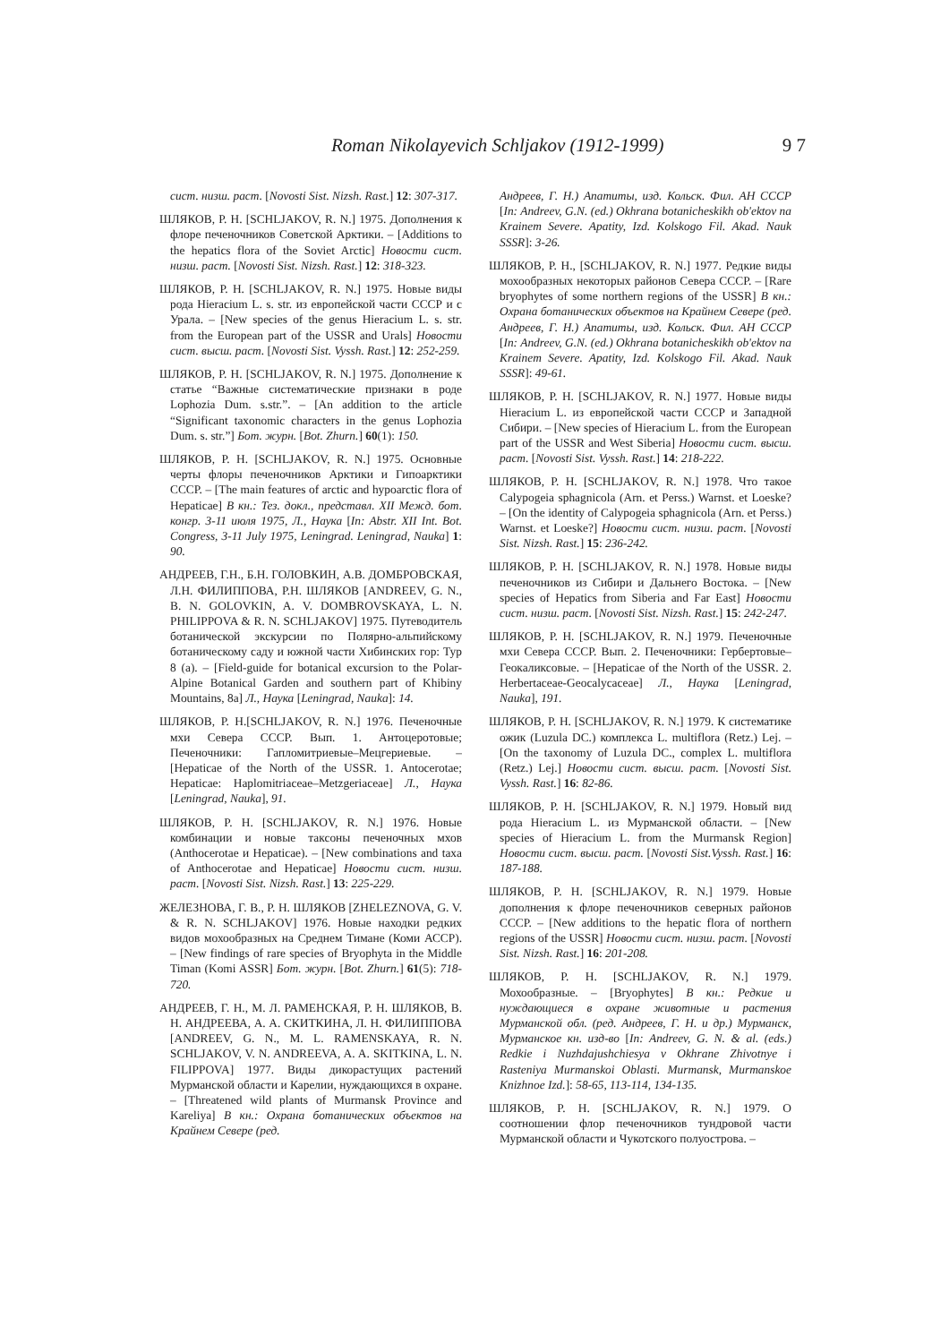Roman Nikolayevich Schljakov (1912-1999) 9 7
сист. низш. раст. [Novosti Sist. Nizsh. Rast.] 12: 307-317.
ШЛЯКОВ, Р. Н. [SCHLJAKOV, R. N.] 1975. Дополнения к флоре печеночников Советской Арктики. – [Additions to the hepatics flora of the Soviet Arctic] Новости сист. низш. раст. [Novosti Sist. Nizsh. Rast.] 12: 318-323.
ШЛЯКОВ, Р. Н. [SCHLJAKOV, R. N.] 1975. Новые виды рода Hieracium L. s. str. из европейской части СССР и с Урала. – [New species of the genus Hieracium L. s. str. from the European part of the USSR and Urals] Новости сист. высш. раст. [Novosti Sist. Vyssh. Rast.] 12: 252-259.
ШЛЯКОВ, Р. Н. [SCHLJAKOV, R. N.] 1975. Дополнение к статье “Важные систематические признаки в роде Lophozia Dum. s.str.”. – [An addition to the article “Significant taxonomic characters in the genus Lophozia Dum. s. str.”] Бот. журн. [Bot. Zhurn.] 60(1): 150.
ШЛЯКОВ, Р. Н. [SCHLJAKOV, R. N.] 1975. Основные черты флоры печеночников Арктики и Гипоарктики СССР. – [The main features of arctic and hypoarctic flora of Hepaticae] В кн.: Тез. докл., представл. XII Межд. бот. конгр. 3-11 июля 1975, Л., Наука [In: Abstr. XII Int. Bot. Congress, 3-11 July 1975, Leningrad. Leningrad, Nauka] 1: 90.
АНДРЕЕВ, Г.Н., Б.Н. ГОЛОВКИН, А.В. ДОМБРОВСКАЯ, Л.Н. ФИЛИППОВА, Р.Н. ШЛЯКОВ [ANDREEV, G. N., B. N. GOLOVKIN, A. V. DOMBROVSKAYA, L. N. PHILIPPOVA & R. N. SCHLJAKOV] 1975. Путеводитель ботанической экскурсии по Полярно-альпийскому ботаническому саду и южной части Хибинских гор: Тур 8 (а). – [Field-guide for botanical excursion to the Polar-Alpine Botanical Garden and southern part of Khibiny Mountains, 8a] Л., Наука [Leningrad, Nauka]: 14.
ШЛЯКОВ, Р. Н.[SCHLJAKOV, R. N.] 1976. Печеночные мхи Севера СССР. Вып. 1. Антоцеротовые; Печеночники: Гапломитриевые–Мецгериевые. – [Hepaticae of the North of the USSR. 1. Antocerotae; Hepaticae: Haplomitriaceae–Metzgeriaceae] Л., Наука [Leningrad, Nauka], 91.
ШЛЯКОВ, Р. Н. [SCHLJAKOV, R. N.] 1976. Новые комбинации и новые таксоны печеночных мхов (Anthocerotae и Hepaticae). – [New combinations and taxa of Anthocerotae and Hepaticae] Новости сист. низш. раст. [Novosti Sist. Nizsh. Rast.] 13: 225-229.
ЖЕЛЕЗНОВА, Г. В., Р. Н. ШЛЯКОВ [ZHELEZNOVA, G. V. & R. N. SCHLJAKOV] 1976. Новые находки редких видов мохообразных на Среднем Тимане (Коми АССР). – [New findings of rare species of Bryophyta in the Middle Timan (Komi ASSR] Бот. журн. [Bot. Zhurn.] 61(5): 718-720.
АНДРЕЕВ, Г. Н., М. Л. РАМЕНСКАЯ, Р. Н. ШЛЯКОВ, В. Н. АНДРЕЕВА, А. А. СКИТКИНА, Л. Н. ФИЛИППОВА [ANDREEV, G. N., M. L. RAMENSKAYA, R. N. SCHLJAKOV, V. N. ANDREEVA, A. A. SKITKINA, L. N. FILIPPOVA] 1977. Виды дикорастущих растений Мурманской области и Карелии, нуждающихся в охране. – [Threatened wild plants of Murmansk Province and Kareliya] В кн.: Охрана ботанических объектов на Крайнем Севере (ред.
Андреев, Г. Н.) Апатиты, изд. Кольск. Фил. АН СССР [In: Andreev, G.N. (ed.) Okhrana botanicheskikh ob'ektov na Krainem Severe. Apatity, Izd. Kolskogo Fil. Akad. Nauk SSSR]: 3-26.
ШЛЯКОВ, Р. Н., [SCHLJAKOV, R. N.] 1977. Редкие виды мохообразных некоторых районов Севера СССР. – [Rare bryophytes of some northern regions of the USSR] В кн.: Охрана ботанических объектов на Крайнем Севере (ред. Андреев, Г. Н.) Апатиты, изд. Кольск. Фил. АН СССР [In: Andreev, G.N. (ed.) Okhrana botanicheskikh ob'ektov na Krainem Severe. Apatity, Izd. Kolskogo Fil. Akad. Nauk SSSR]: 49-61.
ШЛЯКОВ, Р. Н. [SCHLJAKOV, R. N.] 1977. Новые виды Hieracium L. из европейской части СССР и Западной Сибири. – [New species of Hieracium L. from the European part of the USSR and West Siberia] Новости сист. высш. раст. [Novosti Sist. Vyssh. Rast.] 14: 218-222.
ШЛЯКОВ, Р. Н. [SCHLJAKOV, R. N.] 1978. Что такое Calypogeia sphagnicola (Arn. et Perss.) Warnst. et Loeske? – [On the identity of Calypogeia sphagnicola (Arn. et Perss.) Warnst. et Loeske?] Новости сист. низш. раст. [Novosti Sist. Nizsh. Rast.] 15: 236-242.
ШЛЯКОВ, Р. Н. [SCHLJAKOV, R. N.] 1978. Новые виды печеночников из Сибири и Дальнего Востока. – [New species of Hepatics from Siberia and Far East] Новости сист. низш. раст. [Novosti Sist. Nizsh. Rast.] 15: 242-247.
ШЛЯКОВ, Р. Н. [SCHLJAKOV, R. N.] 1979. Печеночные мхи Севера СССР. Вып. 2. Печеночники: Гербертовые–Геокаликсовые. – [Hepaticae of the North of the USSR. 2. Herbertaceae-Geocalycaceae] Л., Наука [Leningrad, Nauka], 191.
ШЛЯКОВ, Р. Н. [SCHLJAKOV, R. N.] 1979. К систематике ожик (Luzula DC.) комплекса L. multiflora (Retz.) Lej. – [On the taxonomy of Luzula DC., complex L. multiflora (Retz.) Lej.] Новости сист. высш. раст. [Novosti Sist. Vyssh. Rast.] 16: 82-86.
ШЛЯКОВ, Р. Н. [SCHLJAKOV, R. N.] 1979. Новый вид рода Hieracium L. из Мурманской области. – [New species of Hieracium L. from the Murmansk Region] Новости сист. высш. раст. [Novosti Sist.Vyssh. Rast.] 16: 187-188.
ШЛЯКОВ, Р. Н. [SCHLJAKOV, R. N.] 1979. Новые дополнения к флоре печеночников северных районов СССР. – [New additions to the hepatic flora of northern regions of the USSR] Новости сист. низш. раст. [Novosti Sist. Nizsh. Rast.] 16: 201-208.
ШЛЯКОВ, Р. Н. [SCHLJAKOV, R. N.] 1979. Мохообразные. – [Bryophytes] В кн.: Редкие и нуждающиеся в охране животные и растения Мурманской обл. (ред. Андреев, Г. Н. и др.) Мурманск, Мурманское кн. изд-во [In: Andreev, G. N. & al. (eds.) Redkie i Nuzhdajushchiesya v Okhrane Zhivotnye i Rasteniya Murmanskoi Oblasti. Murmansk, Murmanskoe Knizhnoe Izd.]: 58-65, 113-114, 134-135.
ШЛЯКОВ, Р. Н. [SCHLJAKOV, R. N.] 1979. О соотношении флор печеночников тундровой части Мурманской области и Чукотского полуострова. –